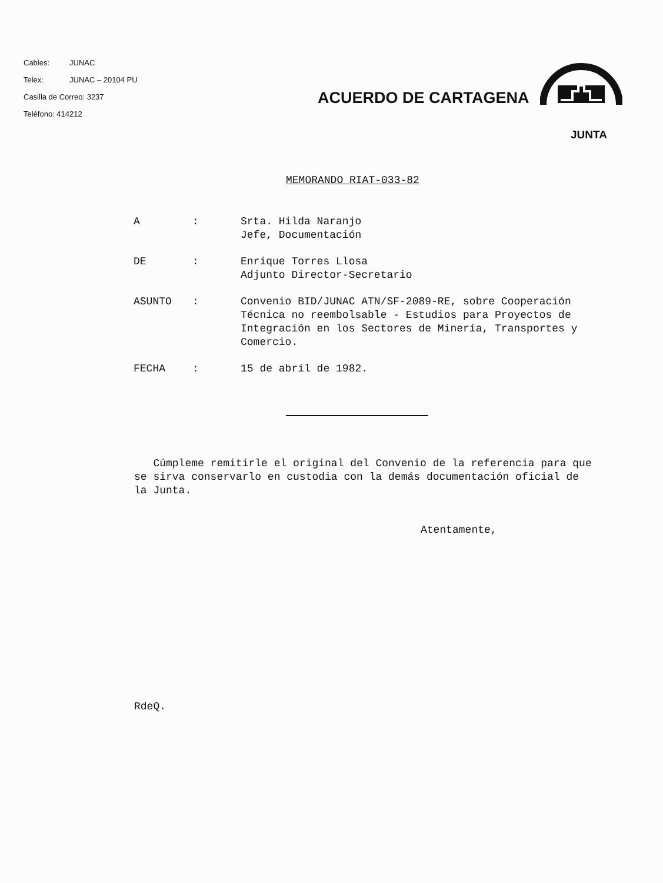Cables: JUNAC
Telex: JUNAC – 20104 PU
Casilla de Correo: 3237
Teléfono: 414212
ACUERDO DE CARTAGENA
JUNTA
MEMORANDO RIAT-033-82
A : Srta. Hilda Naranjo
Jefe, Documentación
DE : Enrique Torres Llosa
Adjunto Director-Secretario
ASUNTO : Convenio BID/JUNAC ATN/SF-2089-RE, sobre Cooperación Técnica no reembolsable - Estudios para Proyectos de Integración en los Sectores de Minería, Transportes y Comercio.
FECHA : 15 de abril de 1982.
Cúmpleme remitirle el original del Convenio de la referencia para que se sirva conservarlo en custodia con la demás documentación oficial de la Junta.
Atentamente,
RdeQ.